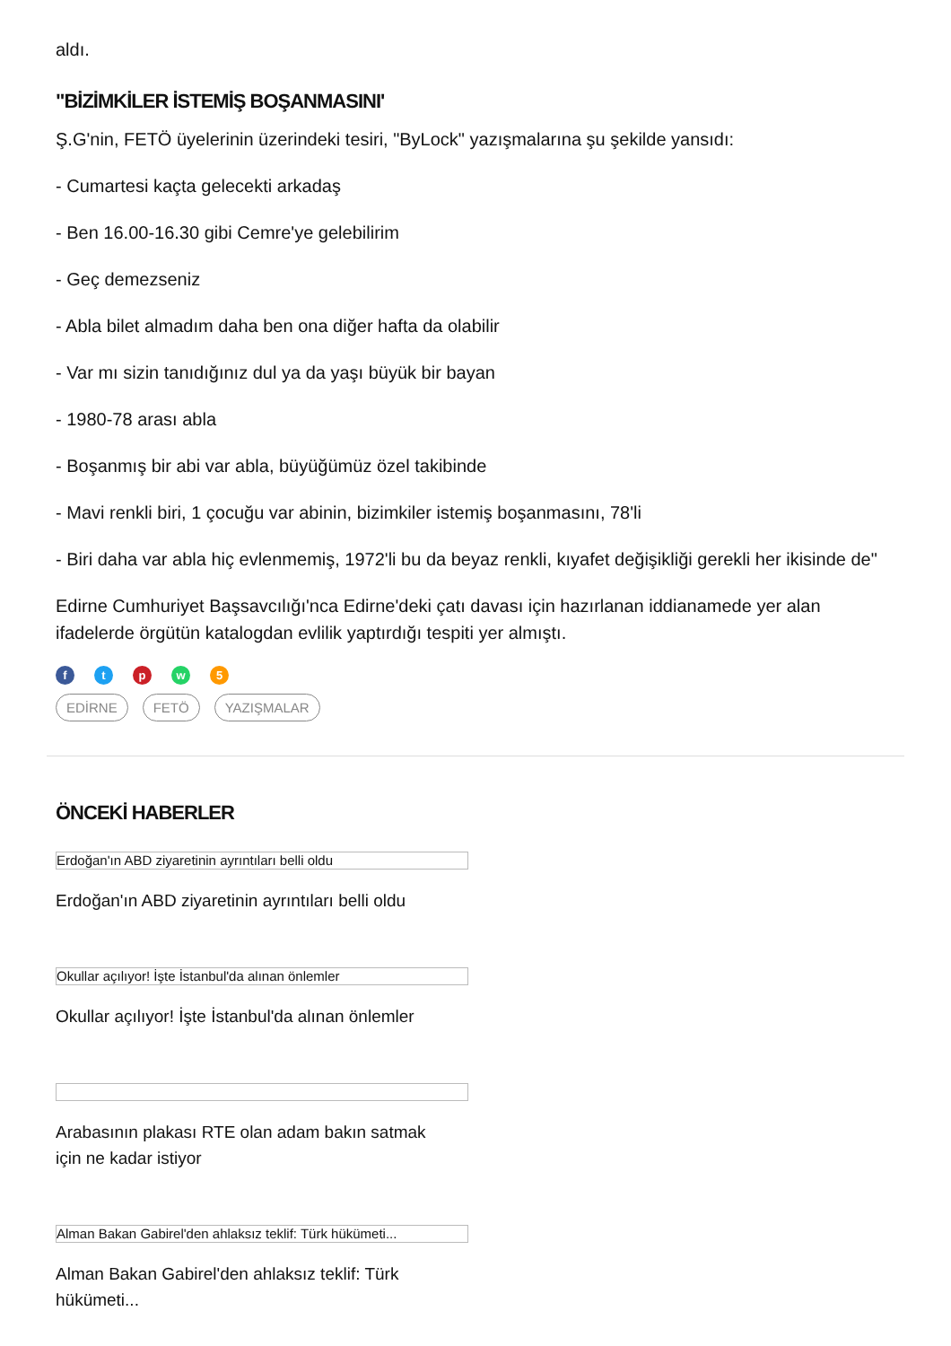aldı.
"BİZİMKİLER İSTEMİŞ BOŞANMASINI'
Ş.G'nin, FETÖ üyelerinin üzerindeki tesiri, "ByLock" yazışmalarına şu şekilde yansıdı:
- Cumartesi kaçta gelecekti arkadaş
- Ben 16.00-16.30 gibi Cemre'ye gelebilirim
- Geç demezseniz
- Abla bilet almadım daha ben ona diğer hafta da olabilir
- Var mı sizin tanıdığınız dul ya da yaşı büyük bir bayan
- 1980-78 arası abla
- Boşanmış bir abi var abla, büyüğümüz özel takibinde
- Mavi renkli biri, 1 çocuğu var abinin, bizimkiler istemiş boşanmasını, 78'li
- Biri daha var abla hiç evlenmemiş, 1972'li bu da beyaz renkli, kıyafet değişikliği gerekli her ikisinde de"
Edirne Cumhuriyet Başsavcılığı'nca Edirne'deki çatı davası için hazırlanan iddianamede yer alan ifadelerde örgütün katalogdan evlilik yaptırdığı tespiti yer almıştı.
f t p w 5
EDİRNE FETÖ YAZIŞMALAR
ÖNCEKİ HABERLER
Erdoğan'ın ABD ziyaretinin ayrıntıları belli oldu
Erdoğan'ın ABD ziyaretinin ayrıntıları belli oldu
Okullar açılıyor! İşte İstanbul'da alınan önlemler
Okullar açılıyor! İşte İstanbul'da alınan önlemler
Arabasının plakası RTE olan adam bakın satmak için ne kadar istiyor
Alman Bakan Gabirel'den ahlaksız teklif: Türk hükümeti...
Alman Bakan Gabirel'den ahlaksız teklif: Türk hükümeti...